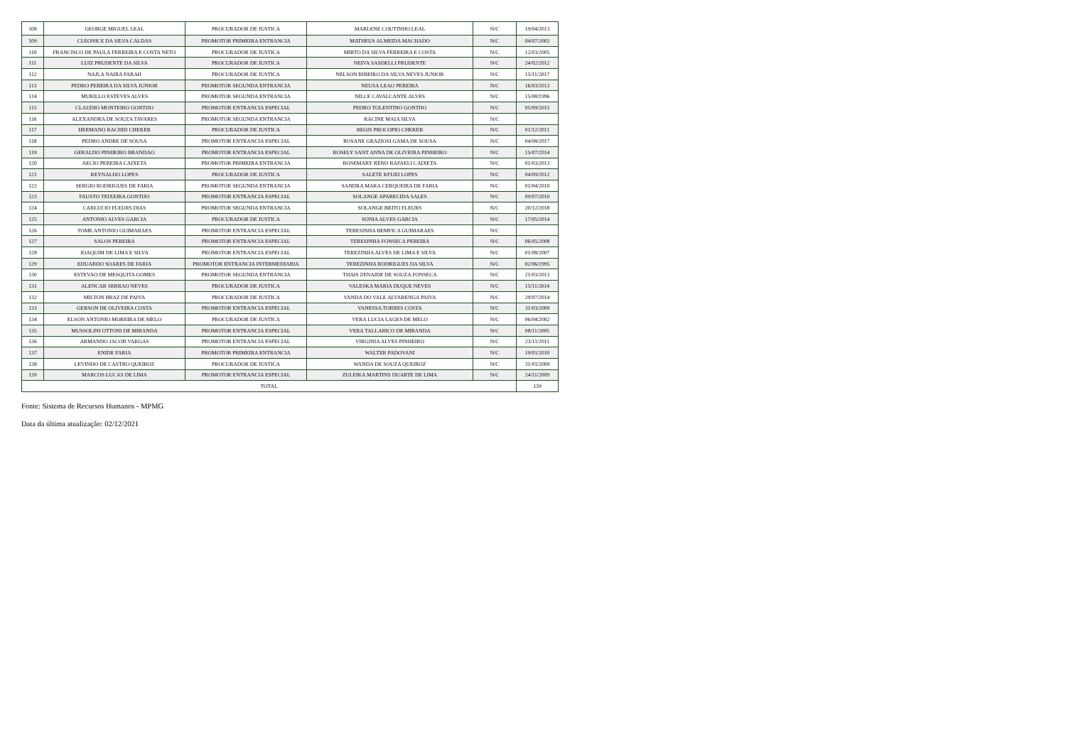| 108 | GEORGE MIGUEL LEAL | PROCURADOR DE JUSTICA | MARLENE COUTINHO LEAL | N/C | 19/04/2013 |
| 109 | CLEONICE DA SILVA CALDAS | PROMOTOR PRIMEIRA ENTRANCIA | MATHEUS ALMEIDA MACHADO | N/C | 04/07/2002 |
| 110 | FRANCISCO DE PAULA FERREIRA E COSTA NETO | PROCURADOR DE JUSTICA | MIRTO DA SILVA FERREIRA E COSTA | N/C | 12/03/2005 |
| 111 | LUIZ PRUDENTE DA SILVA | PROCURADOR DE JUSTICA | NEIVA SASDELLI PRUDENTE | N/C | 24/02/2012 |
| 112 | NAJLA NAIRA FARAH | PROCURADOR DE JUSTICA | NELSON RIBEIRO DA SILVA NEVES JUNIOR | N/C | 15/11/2017 |
| 113 | PEDRO PEREIRA DA SILVA JUNIOR | PROMOTOR SEGUNDA ENTRANCIA | NEUSA LEAO PEREIRA | N/C | 16/03/2013 |
| 114 | MURILLO ESTEVES ALVES | PROMOTOR SEGUNDA ENTRANCIA | NILCE CAVALCANTE ALVES | N/C | 15/08/1996 |
| 115 | CLAUDIO MONTEIRO GONTIJO | PROMOTOR ENTRANCIA ESPECIAL | PEDRO TOLENTINO GONTIJO | N/C | 05/09/2015 |
| 116 | ALEXANDRA DE SOUZA TAVARES | PROMOTOR SEGUNDA ENTRANCIA | RACINE MAIA SILVA | N/C | |
| 117 | HERMANO RACHID CHEKER | PROCURADOR DE JUSTICA | REGIS PROCOPIO CHEKER | N/C | 01/12/2011 |
| 118 | PEDRO ANDRE DE SOUSA | PROMOTOR ENTRANCIA ESPECIAL | ROSANE GRAZIOSI GAMA DE SOUSA | N/C | 04/08/2017 |
| 119 | GERALDO PINHEIRO BRANDAO | PROMOTOR ENTRANCIA ESPECIAL | ROSELY SANT ANNA DE OLIVEIRA PINHEIRO | N/C | 15/07/2014 |
| 120 | AECIO PEREIRA CAIXETA | PROMOTOR PRIMEIRA ENTRANCIA | ROSEMARY RENO RAFAELI CAIXETA | N/C | 01/03/2013 |
| 121 | REYNALDO LOPES | PROCURADOR DE JUSTICA | SALETE KFURI LOPES | N/C | 04/09/2012 |
| 122 | SERGIO RODRIGUES DE FARIA | PROMOTOR SEGUNDA ENTRANCIA | SANDRA MARA CERQUEIRA DE FARIA | N/C | 01/04/2010 |
| 123 | FAUSTO TEIXEIRA GONTIJO | PROMOTOR ENTRANCIA ESPECIAL | SOLANGE APARECIDA SALES | N/C | 09/07/2010 |
| 124 | CARLUCIO FLEURS DIAS | PROMOTOR SEGUNDA ENTRANCIA | SOLANGE BRITO FLEURS | N/C | 20/12/2018 |
| 125 | ANTONIO ALVES GARCIA | PROCURADOR DE JUSTICA | SONIA ALVES GARCIA | N/C | 17/05/2014 |
| 126 | TOME ANTONIO GUIMARAES | PROMOTOR ENTRANCIA ESPECIAL | TERESINHA BEMFICA GUIMARAES | N/C | |
| 127 | SALOS PEREIRA | PROMOTOR ENTRANCIA ESPECIAL | TERESINHA FONSECA PEREIRA | N/C | 06/05/2008 |
| 128 | JOAQUIM DE LIMA E SILVA | PROMOTOR ENTRANCIA ESPECIAL | TEREZINHA ALVES DE LIMA E SILVA | N/C | 01/08/2007 |
| 129 | EDUARDO SOARES DE FARIA | PROMOTOR ENTRANCIA INTERMEDIARIA | TEREZINHA RODRIGUES DA SILVA | N/C | 02/06/1995 |
| 130 | ESTEVAO DE MESQUITA GOMES | PROMOTOR SEGUNDA ENTRANCIA | THAIS ZENAIDE DE SOUZA FONSECA | N/C | 21/03/2013 |
| 131 | ALENCAR SERRAO NEVES | PROCURADOR DE JUSTICA | VALESKA MARIA DUQUE NEVES | N/C | 15/11/2014 |
| 132 | MILTON BRAZ DE PAIVA | PROCURADOR DE JUSTICA | VANDA DO VALE ALVARENGA PAIVA | N/C | 29/07/2014 |
| 133 | GERSON DE OLIVEIRA COSTA | PROMOTOR ENTRANCIA ESPECIAL | VANESSA TORRES COSTA | N/C | 31/03/2009 |
| 134 | ELSON ANTONIO MOREIRA DE MELO | PROCURADOR DE JUSTICA | VERA LUCIA LAGES DE MELO | N/C | 06/04/2002 |
| 135 | MUSSOLINI OTTONI DE MIRANDA | PROMOTOR ENTRANCIA ESPECIAL | VERA TALLARICO DE MIRANDA | N/C | 08/11/2005 |
| 136 | ARMANDO JACOB VARGAS | PROMOTOR ENTRANCIA ESPECIAL | VIRGINIA ALVES PINHEIRO | N/C | 23/11/2011 |
| 137 | ENIDE FARIA | PROMOTOR PRIMEIRA ENTRANCIA | WALTER PADOVANI | N/C | 19/01/2010 |
| 138 | LEVINDO DE CASTRO QUEIROZ | PROCURADOR DE JUSTICA | WANDA DE SOUZA QUEIROZ | N/C | 31/01/2009 |
| 139 | MARCOS LUCAS DE LIMA | PROMOTOR ENTRANCIA ESPECIAL | ZULEIKA MARTINS DUARTE DE LIMA | N/C | 24/11/2009 |
| TOTAL | | | | | 139 |
Fonte: Sistema de Recursos Humanos - MPMG
Data da última atualização: 02/12/2021